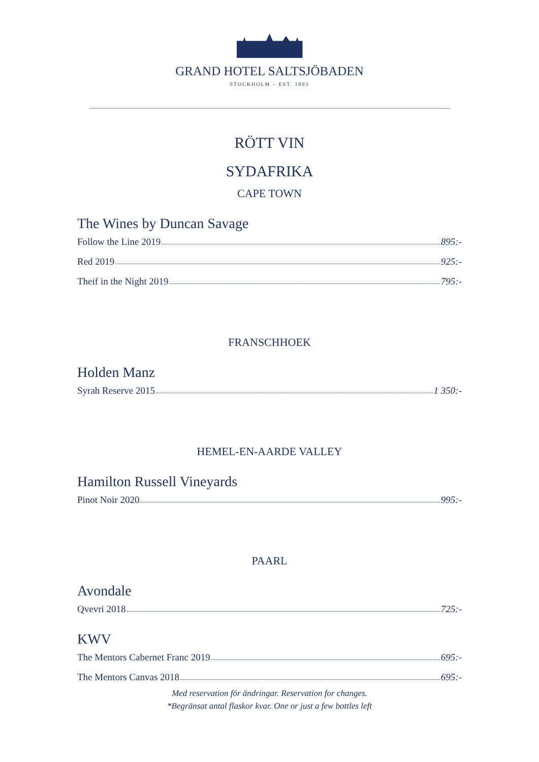GRAND HOTEL SALTSJÖBADEN
STOCKHOLM – EST. 1893
RÖTT VIN
SYDAFRIKA
CAPE TOWN
The Wines by Duncan Savage
Follow the Line 2019 895:-
Red 2019 925:-
Theif in the Night 2019 795:-
FRANSCHHOEK
Holden Manz
Syrah Reserve 2015 1 350:-
HEMEL-EN-AARDE VALLEY
Hamilton Russell Vineyards
Pinot Noir 2020 995:-
PAARL
Avondale
Qvevri 2018 725:-
KWV
The Mentors Cabernet Franc 2019 695:-
The Mentors Canvas 2018 695:-
Med reservation för ändringar. Reservation for changes.
*Begränsat antal flaskor kvar. One or just a few bottles left